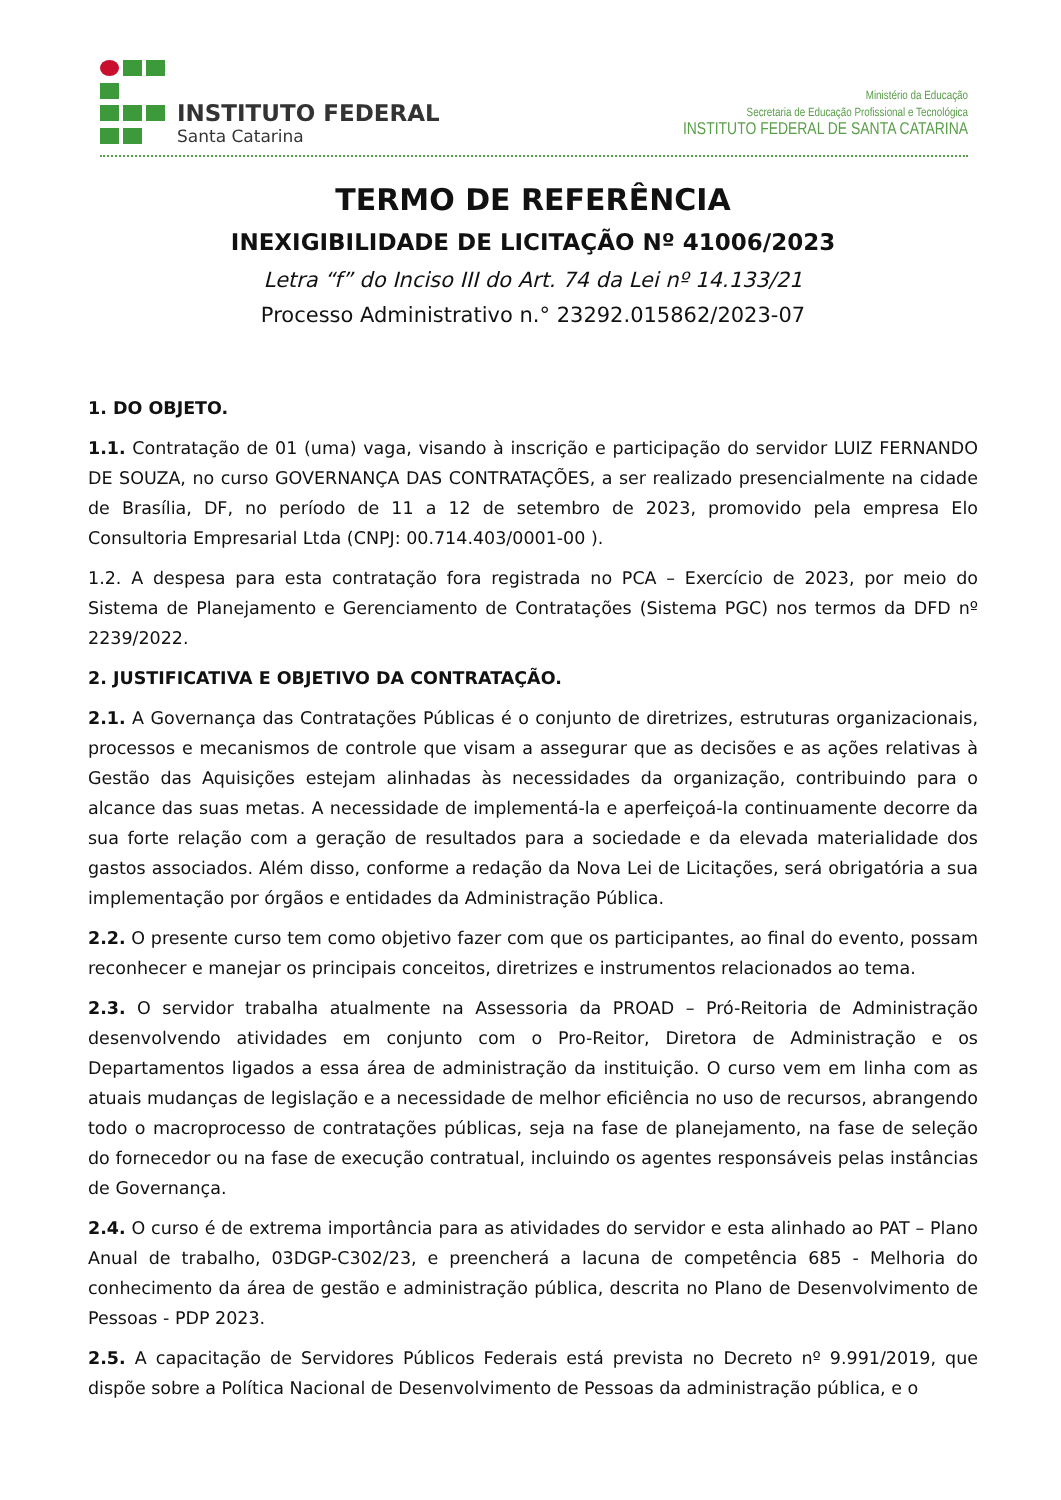INSTITUTO FEDERAL
Santa Catarina
Ministério da Educação
Secretaria de Educação Profissional e Tecnológica
INSTITUTO FEDERAL DE SANTA CATARINA
TERMO DE REFERÊNCIA
INEXIGIBILIDADE DE LICITAÇÃO Nº 41006/2023
Letra “f” do Inciso III do Art. 74 da Lei nº 14.133/21
Processo Administrativo n.° 23292.015862/2023-07
1. DO OBJETO.
1.1. Contratação de 01 (uma) vaga, visando à inscrição e participação do servidor LUIZ FERNANDO DE SOUZA, no curso GOVERNANÇA DAS CONTRATAÇÕES, a ser realizado presencialmente na cidade de Brasília, DF, no período de 11 a 12 de setembro de 2023, promovido pela empresa Elo Consultoria Empresarial Ltda (CNPJ: 00.714.403/0001-00 ).
1.2. A despesa para esta contratação fora registrada no PCA – Exercício de 2023, por meio do Sistema de Planejamento e Gerenciamento de Contratações (Sistema PGC) nos termos da DFD nº 2239/2022.
2. JUSTIFICATIVA E OBJETIVO DA CONTRATAÇÃO.
2.1. A Governança das Contratações Públicas é o conjunto de diretrizes, estruturas organizacionais, processos e mecanismos de controle que visam a assegurar que as decisões e as ações relativas à Gestão das Aquisições estejam alinhadas às necessidades da organização, contribuindo para o alcance das suas metas. A necessidade de implementá-la e aperfeiçoá-la continuamente decorre da sua forte relação com a geração de resultados para a sociedade e da elevada materialidade dos gastos associados. Além disso, conforme a redação da Nova Lei de Licitações, será obrigatória a sua implementação por órgãos e entidades da Administração Pública.
2.2. O presente curso tem como objetivo fazer com que os participantes, ao final do evento, possam reconhecer e manejar os principais conceitos, diretrizes e instrumentos relacionados ao tema.
2.3. O servidor trabalha atualmente na Assessoria da PROAD – Pró-Reitoria de Administração desenvolvendo atividades em conjunto com o Pro-Reitor, Diretora de Administração e os Departamentos ligados a essa área de administração da instituição. O curso vem em linha com as atuais mudanças de legislação e a necessidade de melhor eficiência no uso de recursos, abrangendo todo o macroprocesso de contratações públicas, seja na fase de planejamento, na fase de seleção do fornecedor ou na fase de execução contratual, incluindo os agentes responsáveis pelas instâncias de Governança.
2.4. O curso é de extrema importância para as atividades do servidor e esta alinhado ao PAT – Plano Anual de trabalho, 03DGP-C302/23, e preencherá a lacuna de competência 685 - Melhoria do conhecimento da área de gestão e administração pública, descrita no Plano de Desenvolvimento de Pessoas - PDP 2023.
2.5. A capacitação de Servidores Públicos Federais está prevista no Decreto nº 9.991/2019, que dispõe sobre a Política Nacional de Desenvolvimento de Pessoas da administração pública, e o